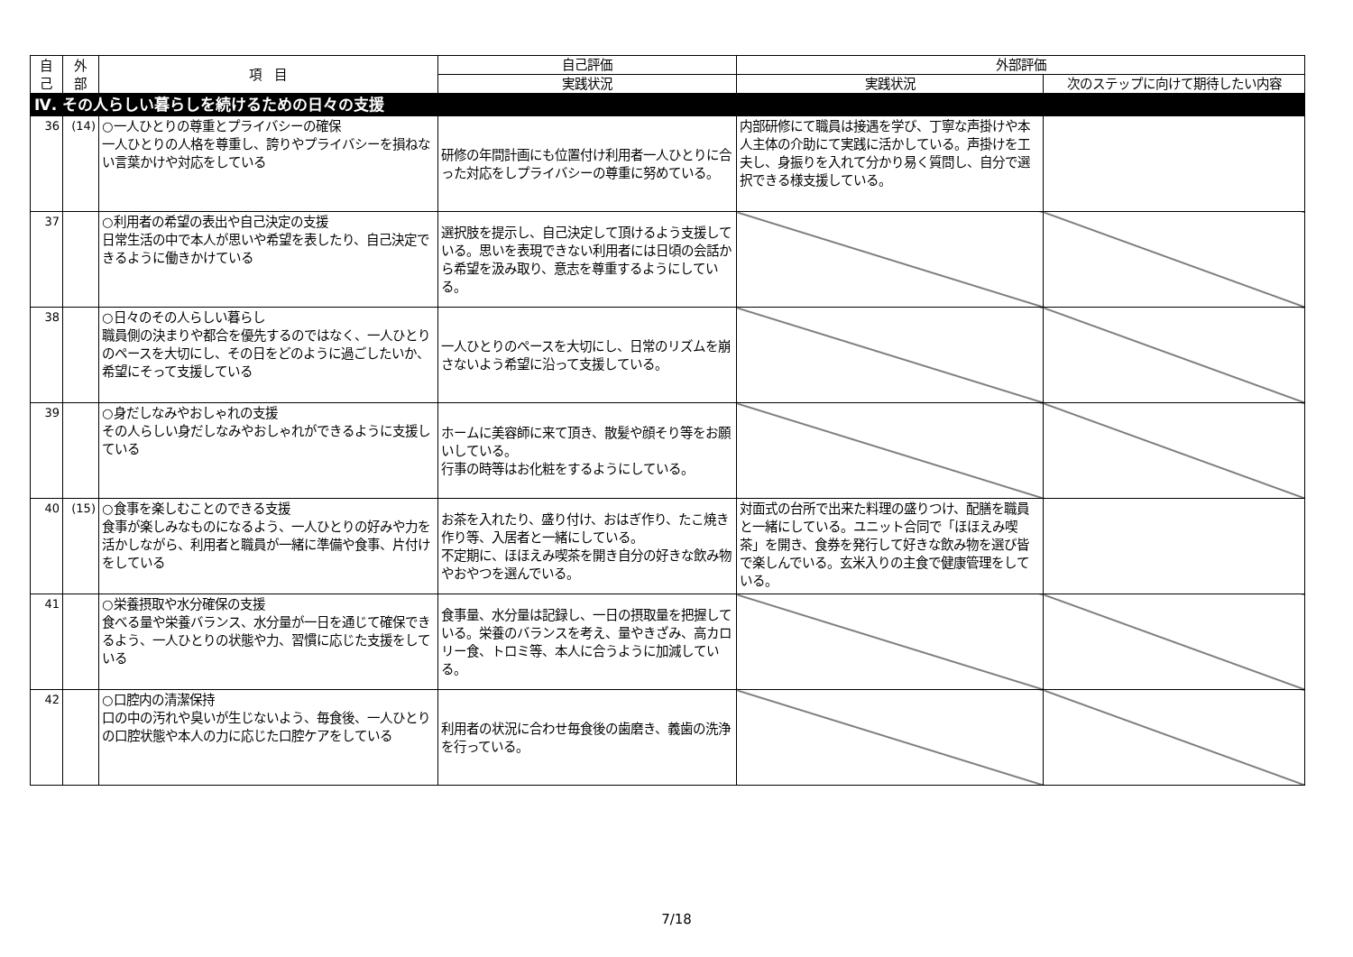| 自 己 | 外 部 | 項 目 | 自己評価 | 外部評価 | |
| --- | --- | --- | --- | --- | --- |
| | | | 実践状況 | 実践状況 | 次のステップに向けて期待したい内容 |
| Ⅳ. その人らしい暮らしを続けるための日々の支援 | | | | | |
| 36 | (14) | ○一人ひとりの尊重とプライバシーの確保 一人ひとりの人格を尊重し、誇りやプライバシーを損ねない言葉かけや対応をしている | 研修の年間計画にも位置付け利用者一人ひとりに合った対応をしプライバシーの尊重に努めている。 | 内部研修にて職員は接遇を学び、丁寧な声掛けや本人主体の介助にて実践に活かしている。声掛けを工夫し、身振りを入れて分かり易く質問し、自分で選択できる様支援している。 | |
| 37 | | ○利用者の希望の表出や自己決定の支援 日常生活の中で本人が思いや希望を表したり、自己決定できるように働きかけている | 選択肢を提示し、自己決定して頂けるよう支援している。思いを表現できない利用者には日頃の会話から希望を汲み取り、意志を尊重するようにしている。 | | |
| 38 | | ○日々のその人らしい暮らし 職員側の決まりや都合を優先するのではなく、一人ひとりのペースを大切にし、その日をどのように過ごしたいか、希望にそって支援している | 一人ひとりのペースを大切にし、日常のリズムを崩さないよう希望に沿って支援している。 | | |
| 39 | | ○身だしなみやおしゃれの支援 その人らしい身だしなみやおしゃれができるように支援している | ホームに美容師に来て頂き、散髪や顔そり等をお願いしている。 行事の時等はお化粧をするようにしている。 | | |
| 40 | (15) | ○食事を楽しむことのできる支援 食事が楽しみなものになるよう、一人ひとりの好みや力を活かしながら、利用者と職員が一緒に準備や食事、片付けをしている | お茶を入れたり、盛り付け、おはぎ作り、たこ焼き作り等、入居者と一緒にしている。 不定期に、ほほえみ喫茶を開き自分の好きな飲み物やおやつを選んでいる。 | 対面式の台所で出来た料理の盛りつけ、配膳を職員と一緒にしている。ユニット合同で「ほほえみ喫茶」を開き、食券を発行して好きな飲み物を選び皆で楽しんでいる。玄米入りの主食で健康管理をしている。 | |
| 41 | | ○栄養摂取や水分確保の支援 食べる量や栄養バランス、水分量が一日を通じて確保できるよう、一人ひとりの状態や力、習慣に応じた支援をしている | 食事量、水分量は記録し、一日の摂取量を把握している。栄養のバランスを考え、量やきざみ、高カロリー食、トロミ等、本人に合うように加減している。 | | |
| 42 | | ○口腔内の清潔保持 口の中の汚れや臭いが生じないよう、毎食後、一人ひとりの口腔状態や本人の力に応じた口腔ケアをしている | 利用者の状況に合わせ毎食後の歯磨き、義歯の洗浄を行っている。 | | |
7/18